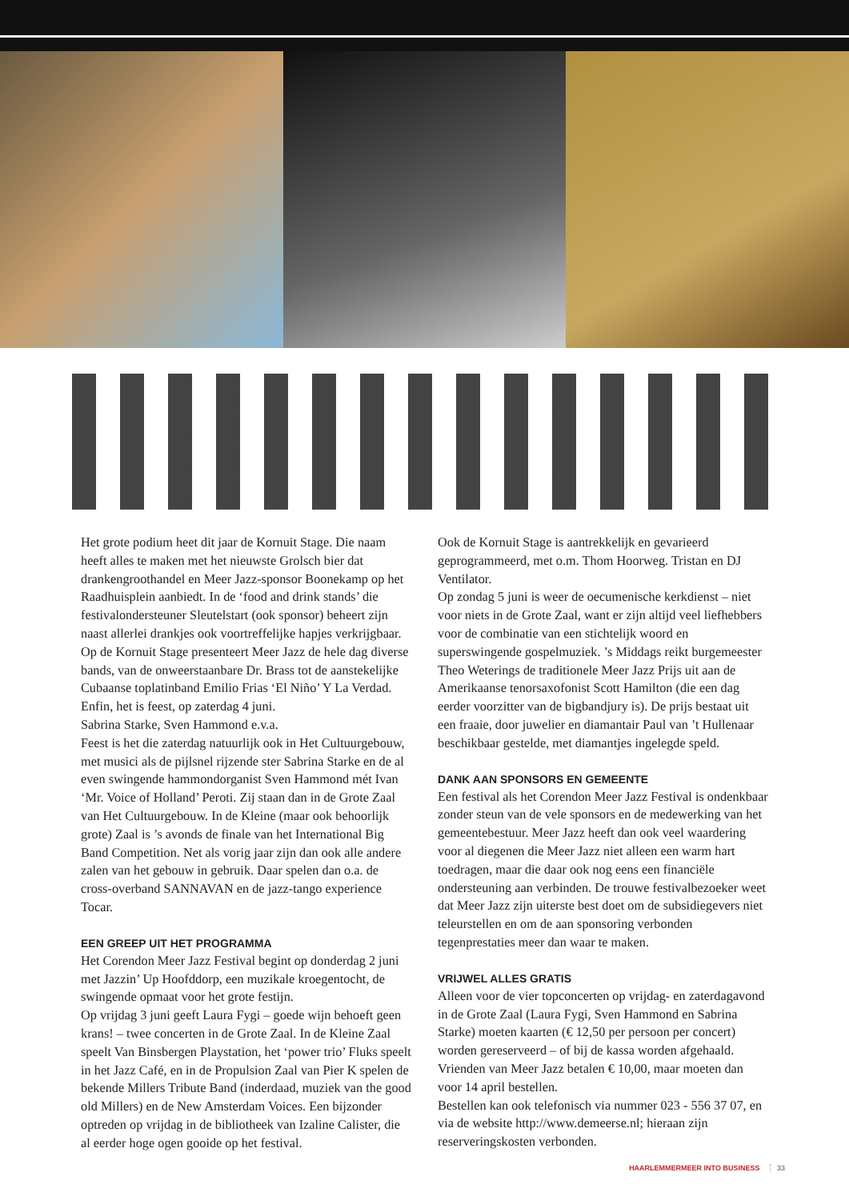Het grote podium heet dit jaar de Kornuit Stage. Die naam heeft alles te maken met het nieuwste Grolsch bier dat drankengroothandel en Meer Jazz-sponsor Boonekamp op het Raadhuisplein aanbiedt. In de ‘food and drink stands’ die festivalondersteuner Sleutelstart (ook sponsor) beheert zijn naast allerlei drankjes ook voortreffelijke hapjes verkrijgbaar.
Op de Kornuit Stage presenteert Meer Jazz de hele dag diverse bands, van de onweerstaanbare Dr. Brass tot de aanstekelijke Cubaanse toplatinband Emilio Frias ‘El Niño’ Y La Verdad. Enfin, het is feest, op zaterdag 4 juni.
Sabrina Starke, Sven Hammond e.v.a.
Feest is het die zaterdag natuurlijk ook in Het Cultuurgebouw, met musici als de pijlsnel rijzende ster Sabrina Starke en de al even swingende hammondorganist Sven Hammond mét Ivan ‘Mr. Voice of Holland’ Peroti. Zij staan dan in de Grote Zaal van Het Cultuurgebouw. In de Kleine (maar ook behoorlijk grote) Zaal is ’s avonds de finale van het International Big Band Competition. Net als vorig jaar zijn dan ook alle andere zalen van het gebouw in gebruik. Daar spelen dan o.a. de cross-overband SANNAVAN en de jazz-tango experience Tocar.
EEN GREEP UIT HET PROGRAMMA
Het Corendon Meer Jazz Festival begint op donderdag 2 juni met Jazzin’ Up Hoofddorp, een muzikale kroegentocht, de swingende opmaat voor het grote festijn.
Op vrijdag 3 juni geeft Laura Fygi – goede wijn behoeft geen krans! – twee concerten in de Grote Zaal. In de Kleine Zaal speelt Van Binsbergen Playstation, het ‘power trio’ Fluks speelt in het Jazz Café, en in de Propulsion Zaal van Pier K spelen de bekende Millers Tribute Band (inderdaad, muziek van the good old Millers) en de New Amsterdam Voices. Een bijzonder optreden op vrijdag in de bibliotheek van Izaline Calister, die al eerder hoge ogen gooide op het festival.
Ook de Kornuit Stage is aantrekkelijk en gevarieerd geprogrammeerd, met o.m. Thom Hoorweg. Tristan en DJ Ventilator.
Op zondag 5 juni is weer de oecumenische kerkdienst – niet voor niets in de Grote Zaal, want er zijn altijd veel liefhebbers voor de combinatie van een stichtelijk woord en superswingende gospelmuziek. ’s Middags reikt burgemeester Theo Weterings de traditionele Meer Jazz Prijs uit aan de Amerikaanse tenorsaxofonist Scott Hamilton (die een dag eerder voorzitter van de bigbandjury is). De prijs bestaat uit een fraaie, door juwelier en diamantair Paul van ’t Hullenaar beschikbaar gestelde, met diamantjes ingelegde speld.
DANK AAN SPONSORS EN GEMEENTE
Een festival als het Corendon Meer Jazz Festival is ondenkbaar zonder steun van de vele sponsors en de medewerking van het gemeentebestuur. Meer Jazz heeft dan ook veel waardering voor al diegenen die Meer Jazz niet alleen een warm hart toedragen, maar die daar ook nog eens een financiële ondersteuning aan verbinden. De trouwe festivalbezoeker weet dat Meer Jazz zijn uiterste best doet om de subsidiegevers niet teleurstellen en om de aan sponsoring verbonden tegenprestaties meer dan waar te maken.
VRIJWEL ALLES GRATIS
Alleen voor de vier topconcerten op vrijdag- en zaterdagavond in de Grote Zaal (Laura Fygi, Sven Hammond en Sabrina Starke) moeten kaarten (€ 12,50 per persoon per concert) worden gereserveerd – of bij de kassa worden afgehaald. Vrienden van Meer Jazz betalen € 10,00, maar moeten dan voor 14 april bestellen.
Bestellen kan ook telefonisch via nummer 023 - 556 37 07, en via de website http://www.demeerse.nl; hieraan zijn reserveringskosten verbonden.
HAARLEMMERMEER INTO BUSINESS 33